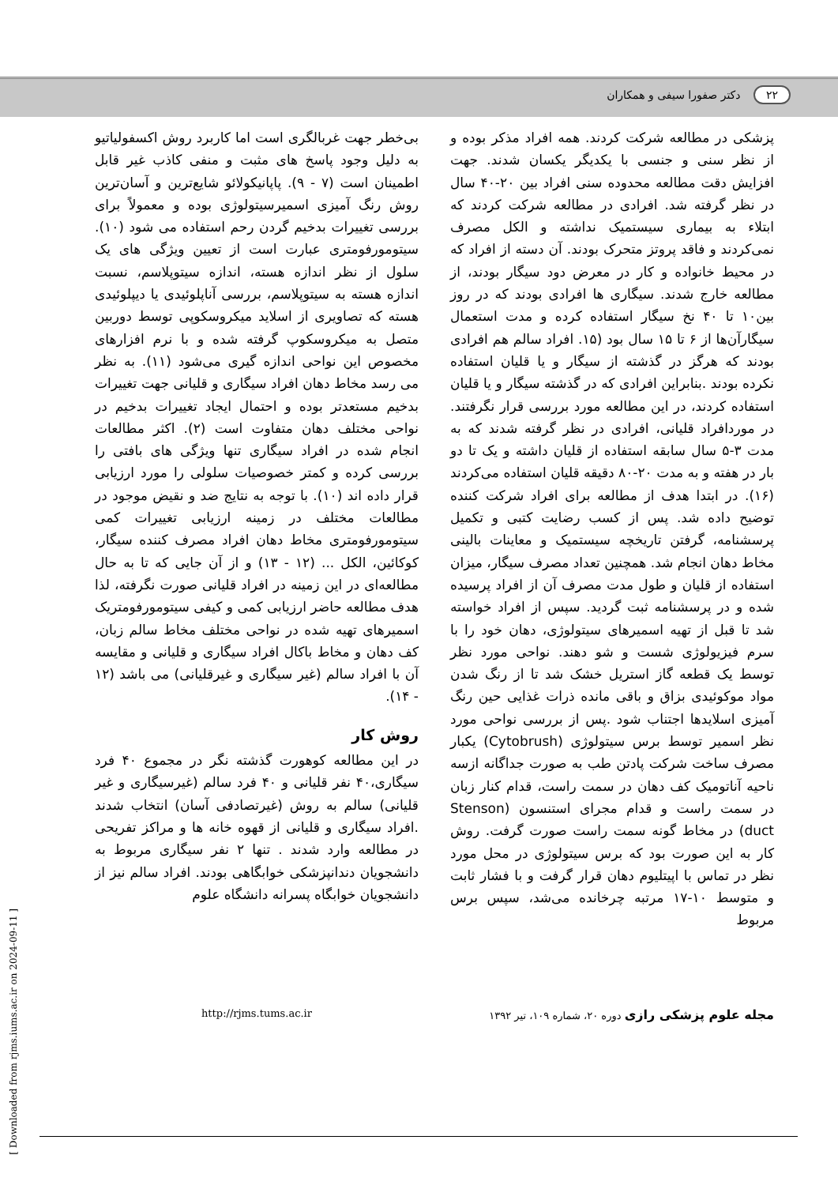۲۲ دکتر صفورا سیفی و همکاران
بی‌خطر جهت غربالگری است اما کاربرد روش اکسفولیاتیو به دلیل وجود پاسخ های مثبت و منفی کاذب غیر قابل اطمینان است (۷ - ۹). پاپانیکولائو شایع‌ترین و آسان‌ترین روش رنگ آمیزی اسمیرسیتولوژی بوده و معمولاً برای بررسی تغییرات بدخیم گردن رحم استفاده می شود (۱۰). سیتومورفومتری عبارت است از تعیین ویژگی های یک سلول از نظر اندازه هسته، اندازه سیتوپلاسم، نسبت اندازه هسته به سیتوپلاسم، بررسی آناپلوئیدی یا دیپلوئیدی هسته که تصاویری از اسلاید میکروسکوپی توسط دوربین متصل به میکروسکوپ گرفته شده و با نرم افزارهای مخصوص این نواحی اندازه گیری می‌شود (۱۱). به نظر می رسد مخاط دهان افراد سیگاری و قلیانی جهت تغییرات بدخیم مستعدتر بوده و احتمال ایجاد تغییرات بدخیم در نواحی مختلف دهان متفاوت است (۲). اکثر مطالعات انجام شده در افراد سیگاری تنها ویژگی های بافتی را بررسی کرده و کمتر خصوصیات سلولی را مورد ارزیابی قرار داده اند (۱۰). با توجه به نتایج ضد و نقیض موجود در مطالعات مختلف در زمینه ارزیابی تغییرات کمی سیتومورفومتری مخاط دهان افراد مصرف کننده سیگار، کوکائین، الکل ... (۱۲ - ۱۳) و از آن جایی که تا به حال مطالعه‌ای در این زمینه در افراد قلیانی صورت نگرفته، لذا هدف مطالعه حاضر ارزیابی کمی و کیفی سیتومورفومتریک اسمیرهای تهیه شده در نواحی مختلف مخاط سالم زبان، کف دهان و مخاط باکال افراد سیگاری و قلیانی و مقایسه آن با افراد سالم (غیر سیگاری و غیرقلیانی) می باشد (۱۲ - ۱۴).
روش کار
در این مطالعه کوهورت گذشته نگر در مجموع ۴۰ فرد سیگاری،۴۰ نفر قلیانی و ۴۰ فرد سالم (غیرسیگاری و غیر قلیانی) سالم به روش (غیرتصادفی آسان) انتخاب شدند .افراد سیگاری و قلیانی از قهوه خانه ها و مراکز تفریحی در مطالعه وارد شدند . تنها ۲ نفر سیگاری مربوط به دانشجویان دندانپزشکی خوابگاهی بودند. افراد سالم نیز از دانشجویان خوابگاه پسرانه دانشگاه علوم
پزشکی در مطالعه شرکت کردند. همه افراد مذکر بوده و از نظر سنی و جنسی با یکدیگر یکسان شدند. جهت افزایش دقت مطالعه محدوده سنی افراد بین ۲۰-۴۰ سال در نظر گرفته شد. افرادی در مطالعه شرکت کردند که ابتلاء به بیماری سیستمیک نداشته و الکل مصرف نمی‌کردند و فاقد پروتز متحرک بودند. آن دسته از افراد که در محیط خانواده و کار در معرض دود سیگار بودند، از مطالعه خارج شدند. سیگاری ها افرادی بودند که در روز بین۱۰ تا ۴۰ نخ سیگار استفاده کرده و مدت استعمال سیگارآن‌ها از ۶ تا ۱۵ سال بود (۱۵. افراد سالم هم افرادی بودند که هرگز در گذشته از سیگار و یا قلیان استفاده نکرده بودند .بنابراین افرادی که در گذشته سیگار و یا قلیان استفاده کردند، در این مطالعه مورد بررسی قرار نگرفتند. در موردافراد قلیانی، افرادی در نظر گرفته شدند که به مدت ۳-۵ سال سابقه استفاده از قلیان داشته و یک تا دو بار در هفته و به مدت ۲۰-۸۰ دقیقه قلیان استفاده می‌کردند (۱۶). در ابتدا هدف از مطالعه برای افراد شرکت کننده توضیح داده شد. پس از کسب رضایت کتبی و تکمیل پرسشنامه، گرفتن تاریخچه سیستمیک و معاینات بالینی مخاط دهان انجام شد. همچنین تعداد مصرف سیگار، میزان استفاده از قلیان و طول مدت مصرف آن از افراد پرسیده شده و در پرسشنامه ثبت گردید. سپس از افراد خواسته شد تا قبل از تهیه اسمیرهای سیتولوژی، دهان خود را با سرم فیزیولوژی شست و شو دهند. نواحی مورد نظر توسط یک قطعه گاز استریل خشک شد تا از رنگ شدن مواد موکوئیدی بزاق و باقی مانده ذرات غذایی حین رنگ آمیزی اسلایدها اجتناب شود .پس از بررسی نواحی مورد نظر اسمیر توسط برس سیتولوژی (Cytobrush) یکبار مصرف ساخت شرکت پادتن طب به صورت جداگانه ازسه ناحیه آناتومیک کف دهان در سمت راست، قدام کنار زبان در سمت راست و قدام مجرای استنسون (Stenson duct) در مخاط گونه سمت راست صورت گرفت. روش کار به این صورت بود که برس سیتولوژی در محل مورد نظر در تماس با اپیتلیوم دهان قرار گرفت و با فشار ثابت و متوسط ۱۰-۱۷ مرتبه چرخانده می‌شد، سپس برس مربوط
مجله علوم پزشکی رازی دوره ۲۰، شماره ۱۰۹، تیر ۱۳۹۲
http://rjms.tums.ac.ir
[ Downloaded from rjms.iums.ac.ir on 2024-09-11 ]